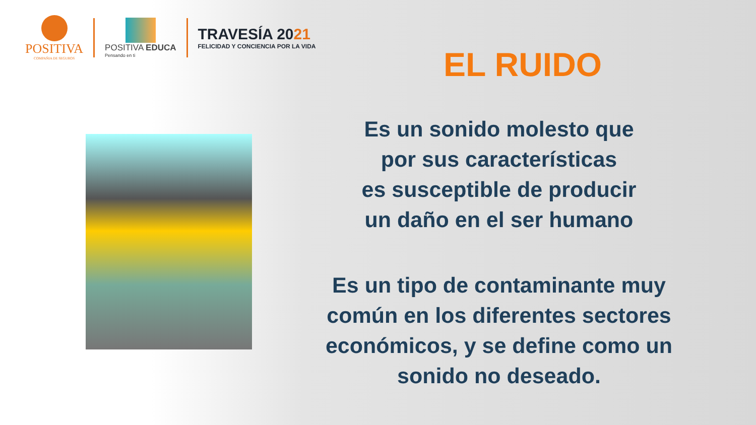POSITIVA
COMPAÑIA DE SEGUROS
POSITIVA EDUCA
Pensando en ti
TRAVESÍA 2021
FELICIDAD Y CONCIENCIA POR LA VIDA
EL RUIDO
Es un sonido molesto que
por sus características
es susceptible de producir
un daño en el ser humano
Es un tipo de contaminante muy
común en los diferentes sectores
económicos, y se define como un
sonido no deseado.